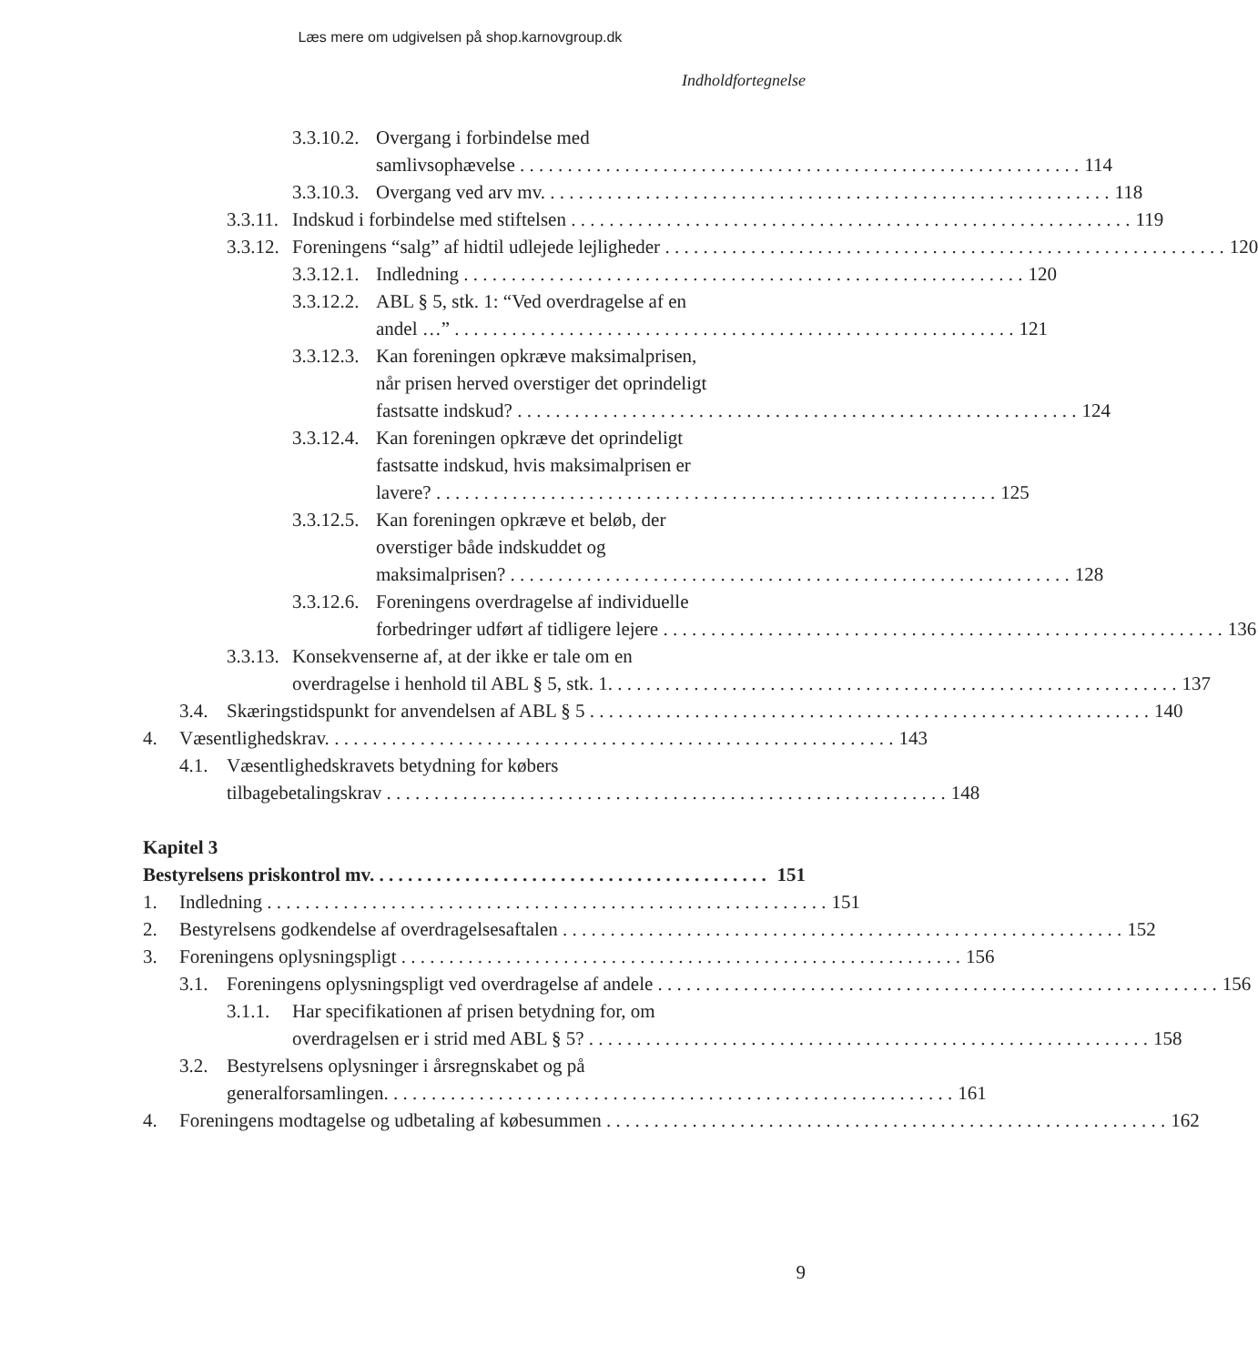Læs mere om udgivelsen på shop.karnovgroup.dk
Indholdfortegnelse
3.3.10.2.
Overgang i forbindelse med
samlivsophævelse 114
3.3.10.3.
Overgang ved arv mv. 118
3.3.11.
Indskud i forbindelse med stiftelsen 119
3.3.12.
Foreningens “salg” af hidtil udlejede lejligheder 120
3.3.12.1.
Indledning 120
3.3.12.2.
ABL § 5, stk. 1: “Ved overdragelse af en
andel …” 121
3.3.12.3.
Kan foreningen opkræve maksimalprisen,
når prisen herved overstiger det oprindeligt
fastsatte indskud? 124
3.3.12.4.
Kan foreningen opkræve det oprindeligt
fastsatte indskud, hvis maksimalprisen er
lavere? 125
3.3.12.5.
Kan foreningen opkræve et beløb, der
overstiger både indskuddet og
maksimalprisen? 128
3.3.12.6.
Foreningens overdragelse af individuelle
forbedringer udført af tidligere lejere 136
3.3.13.
Konsekvenserne af, at der ikke er tale om en
overdragelse i henhold til ABL § 5, stk. 1. 137
3.4. Skæringstidspunkt for anvendelsen af ABL § 5 140
4. Væsentlighedskrav. 143
4.1. Væsentlighedskravets betydning for købers
tilbagebetalingskrav 148
Kapitel 3
Bestyrelsens priskontrol mv. 151
1. Indledning 151
2. Bestyrelsens godkendelse af overdragelsesaftalen 152
3. Foreningens oplysningspligt 156
3.1. Foreningens oplysningspligt ved overdragelse af andele 156
3.1.1.
Har specifikationen af prisen betydning for, om
overdragelsen er i strid med ABL § 5? 158
3.2. Bestyrelsens oplysninger i årsregnskabet og på
generalforsamlingen. 161
4. Foreningens modtagelse og udbetaling af købesummen 162
9